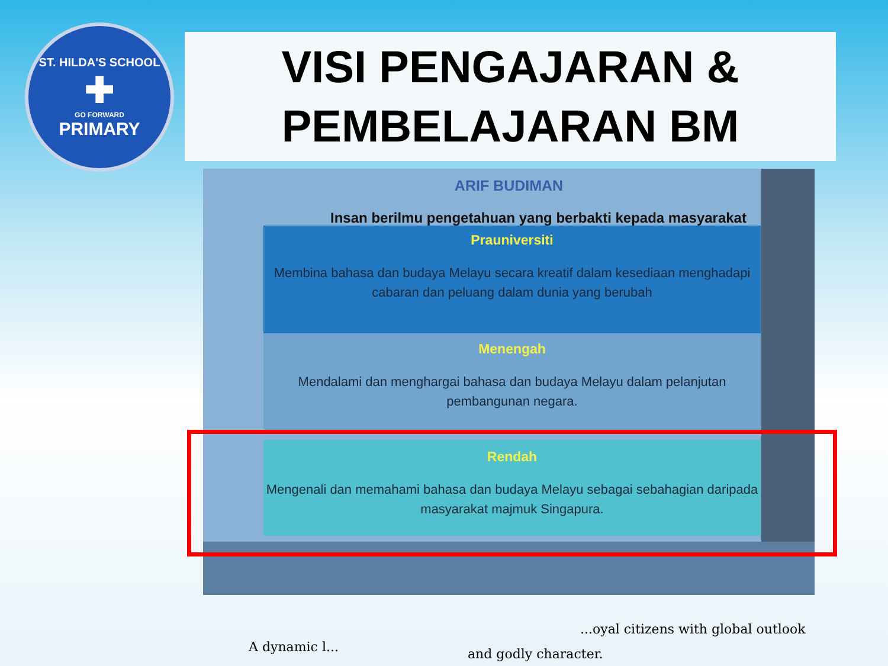ST. HILDA'S SCHOOL
✚
GO FORWARD
PRIMARY
VISI PENGAJARAN &
PEMBELAJARAN BM
ARIF BUDIMAN
Insan berilmu pengetahuan yang berbakti kepada masyarakat
Prauniversiti
Membina bahasa dan budaya Melayu secara kreatif dalam kesediaan menghadapi cabaran dan peluang dalam dunia yang berubah
Menengah
Mendalami dan menghargai bahasa dan budaya Melayu dalam pelanjutan pembangunan negara.
Rendah
Mengenali dan memahami bahasa dan budaya Melayu sebagai sebahagian daripada masyarakat majmuk Singapura.
A dynamic l...
...oyal citizens with global outlook
and godly character.